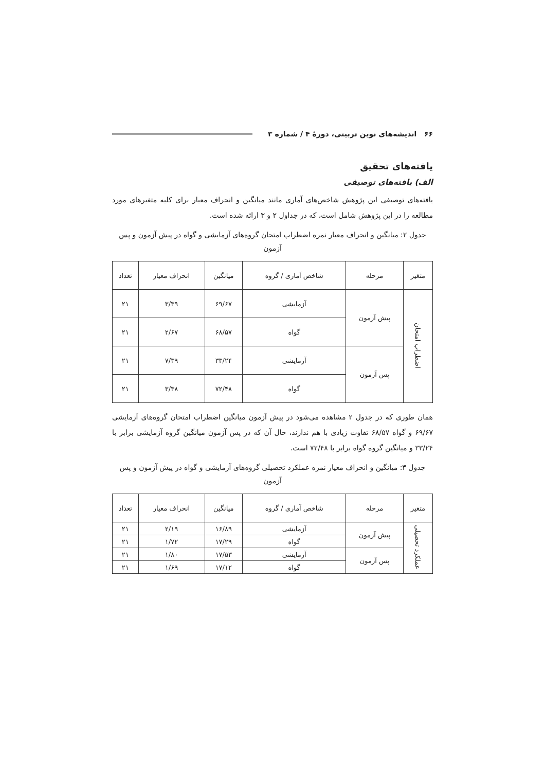۶۶ اندیشه‌های نوین تربیتی، دورهٔ ۴ / شماره ۳
یافته‌های تحقیق
الف) یافته‌های توصیفی
یافته‌های توصیفی این پژوهش شاخص‌های آماری مانند میانگین و انحراف معیار برای کلیه متغیرهای مورد مطالعه را در این پژوهش شامل است، که در جداول ۲ و ۳ ارائه شده است.
جدول ۲: میانگین و انحراف معیار نمره اضطراب امتحان گروه‌های آزمایشی و گواه در پیش آزمون و پس آزمون
| متغیر | مرحله | شاخص آماری / گروه | میانگین | انحراف معیار | تعداد |
| --- | --- | --- | --- | --- | --- |
| اضطراب امتحان | پیش آزمون | آزمایشی | ۶۹/۶۷ | ۳/۳۹ | ۲۱ |
| | | گواه | ۶۸/۵۷ | ۲/۶۷ | ۲۱ |
| | پس آزمون | آزمایشی | ۳۳/۲۴ | ۷/۳۹ | ۲۱ |
| | | گواه | ۷۲/۴۸ | ۳/۳۸ | ۲۱ |
همان طوری که در جدول ۲ مشاهده می‌شود در پیش آزمون میانگین اضطراب امتحان گروه‌های آزمایشی ۶۹/۶۷ و گواه ۶۸/۵۷ تفاوت زیادی با هم ندارند، حال آن که در پس آزمون میانگین گروه آزمایشی برابر با ۳۳/۲۴ و میانگین گروه گواه برابر با ۷۲/۴۸ است.
جدول ۳: میانگین و انحراف معیار نمره عملکرد تحصیلی گروه‌های آزمایشی و گواه در پیش آزمون و پس آزمون
| متغیر | مرحله | شاخص آماری / گروه | میانگین | انحراف معیار | تعداد |
| --- | --- | --- | --- | --- | --- |
| عملکرد تحصیلی | پیش آزمون | آزمایشی | ۱۶/۸۹ | ۲/۱۹ | ۲۱ |
| | | گواه | ۱۷/۲۹ | ۱/۷۲ | ۲۱ |
| | پس آزمون | آزمایشی | ۱۷/۵۳ | ۱/۸۰ | ۲۱ |
| | | گواه | ۱۷/۱۲ | ۱/۶۹ | ۲۱ |